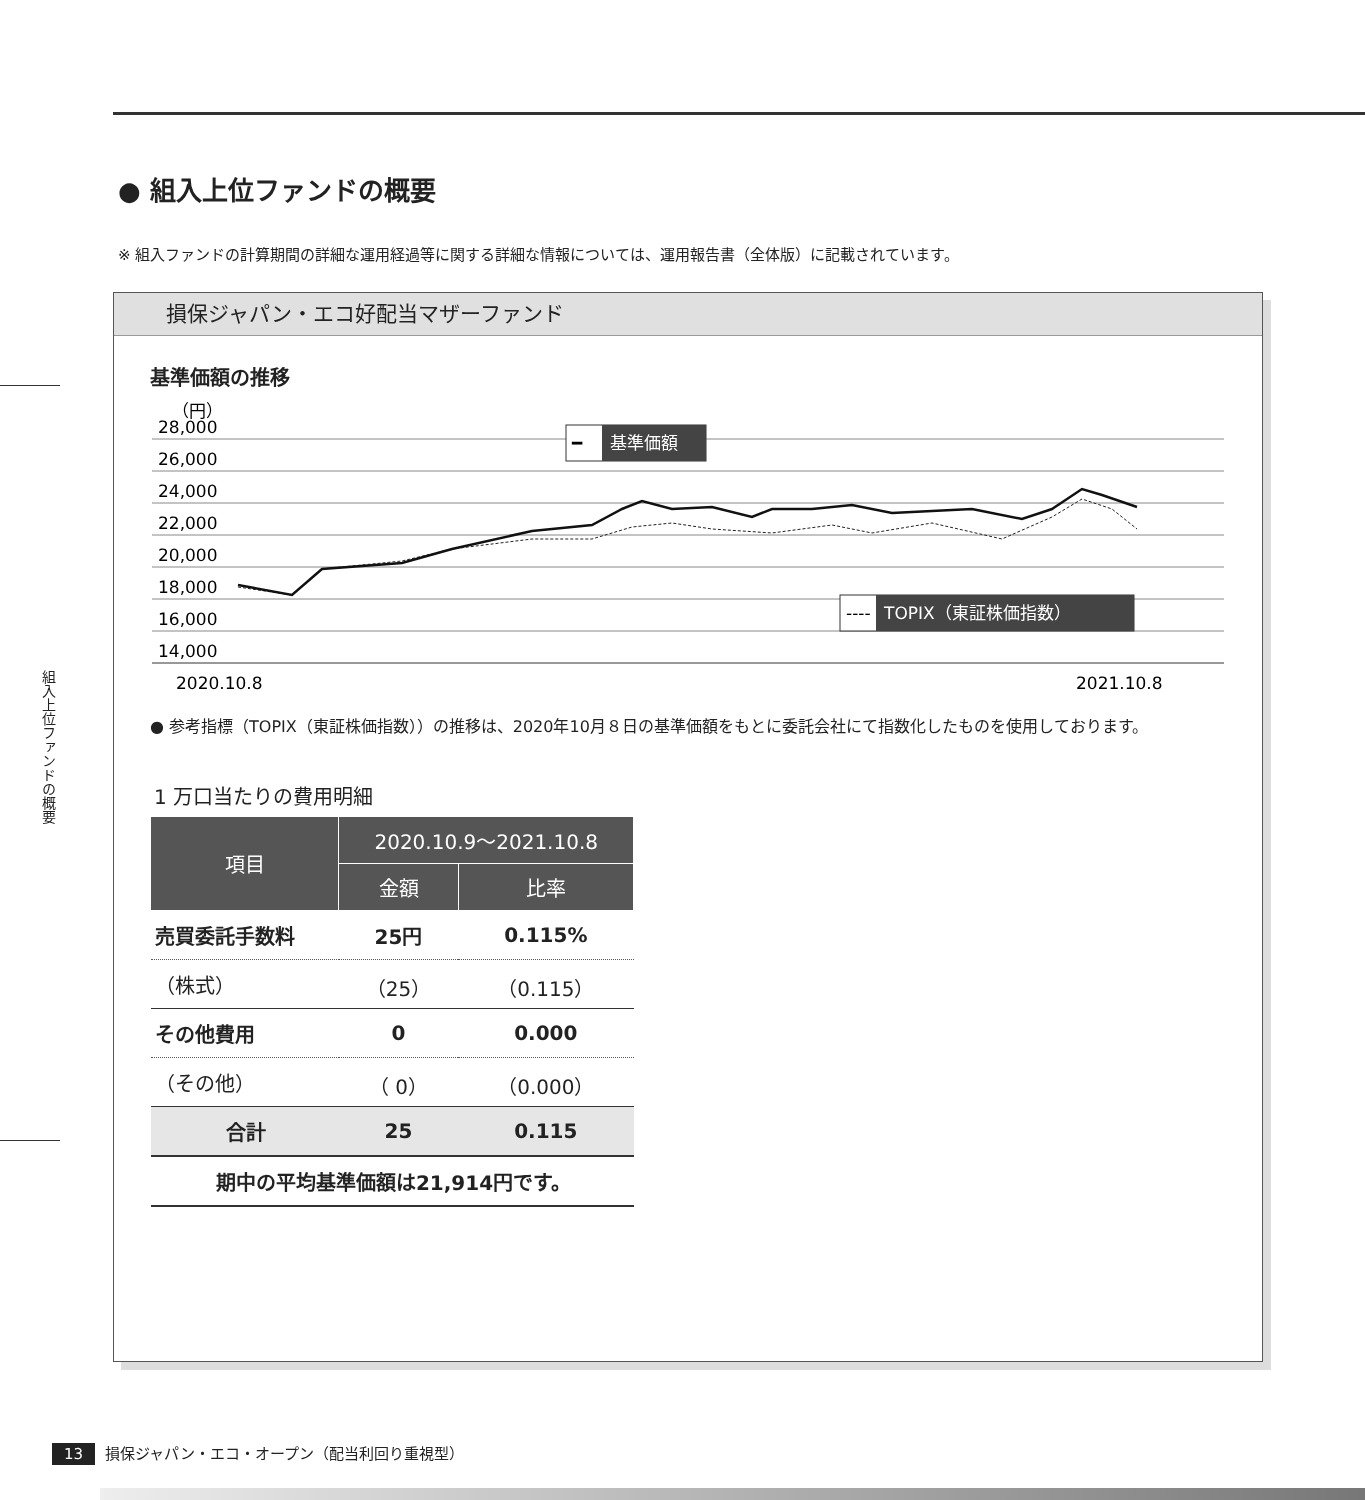組入上位ファンドの概要
● 組入上位ファンドの概要
※ 組入ファンドの計算期間の詳細な運用経過等に関する詳細な情報については、運用報告書（全体版）に記載されています。
損保ジャパン・エコ好配当マザーファンド
基準価額の推移
（円）
28,000
26,000
24,000
22,000
20,000
18,000
16,000
14,000
━
基準価額
----
TOPIX（東証株価指数）
2020.10.8
2021.10.8
● 参考指標（TOPIX（東証株価指数））の推移は、2020年10月８日の基準価額をもとに委託会社にて指数化したものを使用しております。
1 万口当たりの費用明細
| 項目 | 2020.10.9〜2021.10.8 | |
| --- | --- | --- |
| | 金額 | 比率 |
| 売買委託手数料 | 25円 | 0.115% |
| （株式） | （25） | （0.115） |
| その他費用 | 0 | 0.000 |
| （その他） | （ 0） | （0.000） |
| 合計 | 25 | 0.115 |
| 期中の平均基準価額は21,914円です。 | | |
13 損保ジャパン・エコ・オープン（配当利回り重視型）